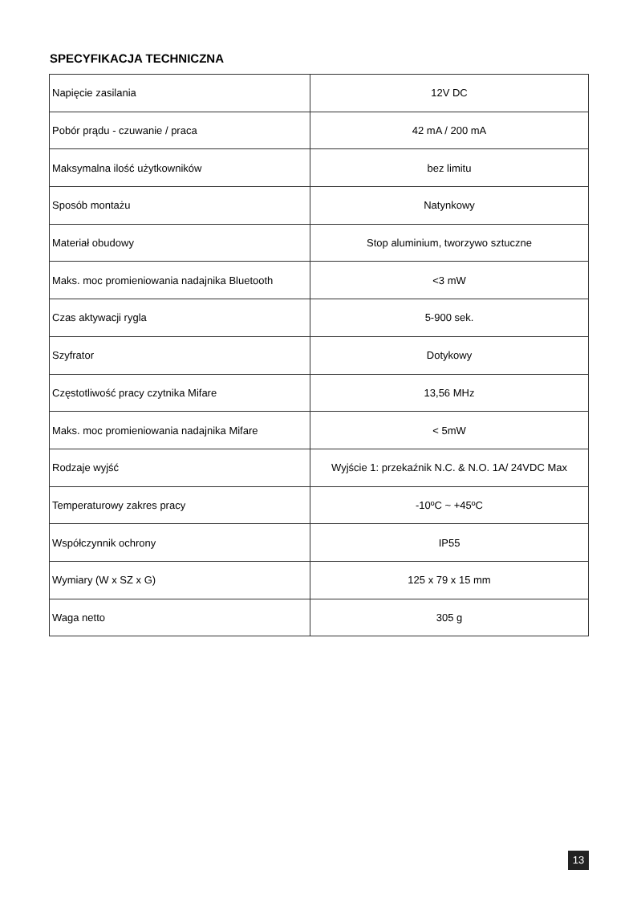SPECYFIKACJA TECHNICZNA
| Napięcie zasilania | 12V DC |
| Pobór prądu - czuwanie / praca | 42 mA / 200 mA |
| Maksymalna ilość użytkowników | bez limitu |
| Sposób montażu | Natynkowy |
| Materiał obudowy | Stop aluminium, tworzywo sztuczne |
| Maks. moc promieniowania nadajnika Bluetooth | <3 mW |
| Czas aktywacji rygla | 5-900 sek. |
| Szyfrator | Dotykowy |
| Częstotliwość pracy czytnika Mifare | 13,56 MHz |
| Maks. moc promieniowania nadajnika Mifare | < 5mW |
| Rodzaje wyjść | Wyjście 1: przekaźnik N.C. & N.O. 1A/ 24VDC Max |
| Temperaturowy zakres pracy | -10ºC ~ +45ºC |
| Współczynnik ochrony | IP55 |
| Wymiary (W x SZ x G) | 125 x 79 x 15 mm |
| Waga netto | 305 g |
13